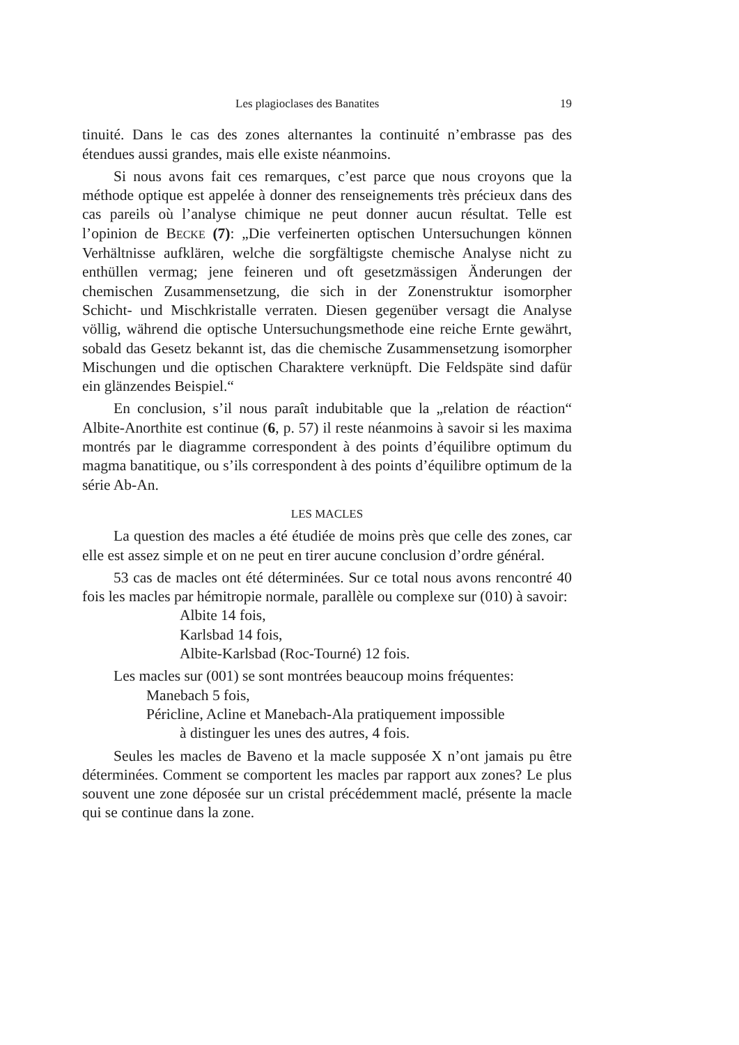Les plagioclases des Banatites 19
tinuité. Dans le cas des zones alternantes la continuité n’embrasse pas des étendues aussi grandes, mais elle existe néanmoins.
Si nous avons fait ces remarques, c’est parce que nous croyons que la méthode optique est appelée à donner des renseignements très précieux dans des cas pareils où l’analyse chimique ne peut donner aucun résultat. Telle est l’opinion de BECKE (7): „Die verfeinerten optischen Untersuchungen können Verhältnisse aufklären, welche die sorgfältigste chemische Analyse nicht zu enthüllen vermag; jene feineren und oft gesetzmässigen Änderungen der chemischen Zusammensetzung, die sich in der Zonenstruktur isomorpher Schicht- und Mischkristalle verraten. Diesen gegenüber versagt die Analyse völlig, während die optische Untersuchungsmethode eine reiche Ernte gewährt, sobald das Gesetz bekannt ist, das die chemische Zusammensetzung isomorpher Mischungen und die optischen Charaktere verknüpft. Die Feldspäte sind dafür ein glänzendes Beispiel.“
En conclusion, s’il nous paraît indubitable que la „relation de réaction“ Albite-Anorthite est continue (6, p. 57) il reste néanmoins à savoir si les maxima montrés par le diagramme correspondent à des points d’équilibre optimum du magma banatitique, ou s’ils correspondent à des points d’équilibre optimum de la série Ab-An.
LES MACLES
La question des macles a été étudiée de moins près que celle des zones, car elle est assez simple et on ne peut en tirer aucune conclusion d’ordre général.
53 cas de macles ont été déterminées. Sur ce total nous avons rencontré 40 fois les macles par hémitropie normale, parallèle ou complexe sur (010) à savoir:
Albite 14 fois,
Karlsbad 14 fois,
Albite-Karlsbad (Roc-Tourné) 12 fois.
Les macles sur (001) se sont montrées beaucoup moins fréquentes:
Manebach 5 fois,
Péricline, Acline et Manebach-Ala pratiquement impossible
à distinguer les unes des autres, 4 fois.
Seules les macles de Baveno et la macle supposée X n’ont jamais pu être déterminées. Comment se comportent les macles par rapport aux zones? Le plus souvent une zone déposée sur un cristal précédemment maclé, présente la macle qui se continue dans la zone.